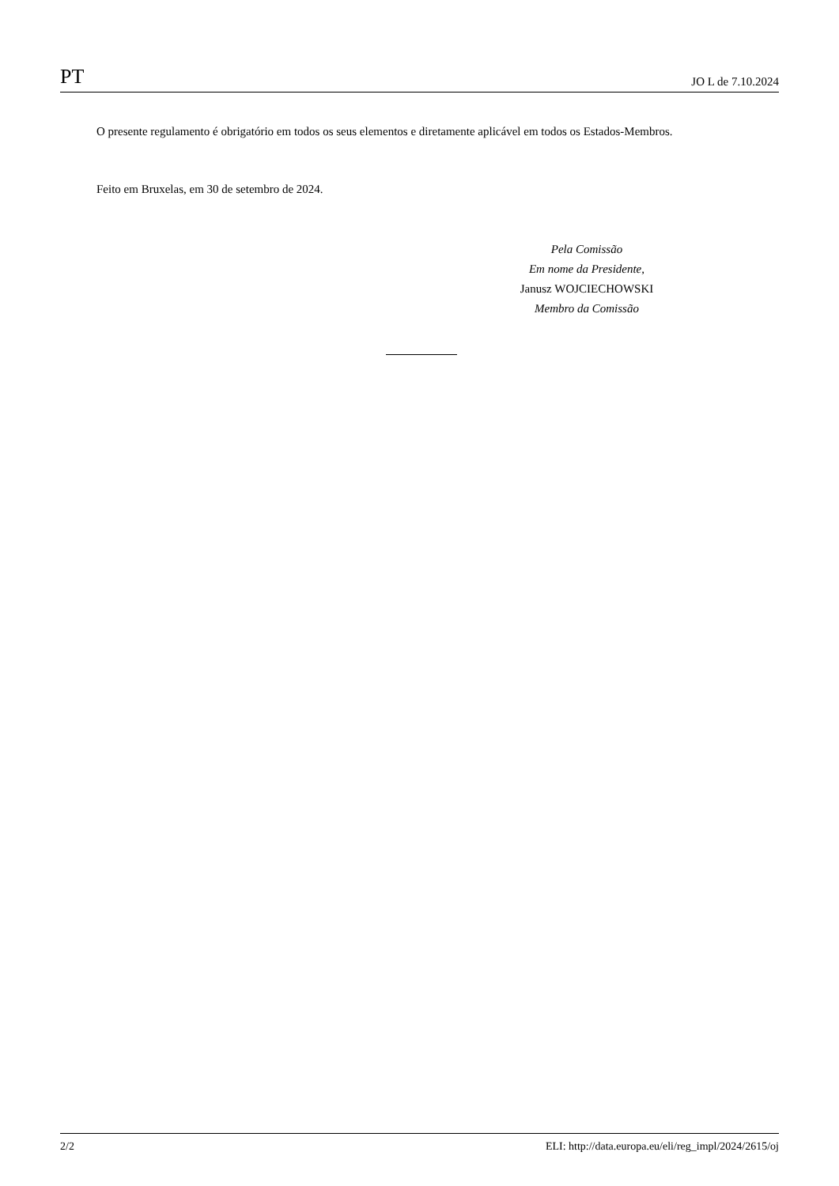PT JO L de 7.10.2024
O presente regulamento é obrigatório em todos os seus elementos e diretamente aplicável em todos os Estados-Membros.
Feito em Bruxelas, em 30 de setembro de 2024.
Pela Comissão
Em nome da Presidente,
Janusz WOJCIECHOWSKI
Membro da Comissão
2/2 ELI: http://data.europa.eu/eli/reg_impl/2024/2615/oj